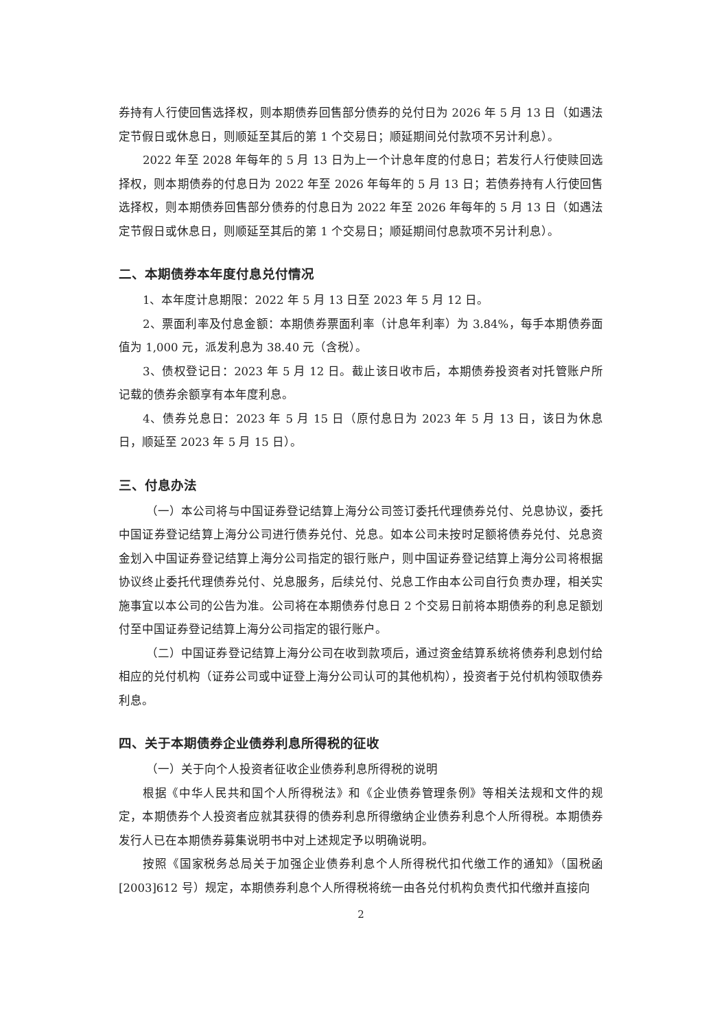券持有人行使回售选择权，则本期债券回售部分债券的兑付日为 2026 年 5 月 13 日（如遇法定节假日或休息日，则顺延至其后的第 1 个交易日；顺延期间兑付款项不另计利息）。
2022 年至 2028 年每年的 5 月 13 日为上一个计息年度的付息日；若发行人行使赎回选择权，则本期债券的付息日为 2022 年至 2026 年每年的 5 月 13 日；若债券持有人行使回售选择权，则本期债券回售部分债券的付息日为 2022 年至 2026 年每年的 5 月 13 日（如遇法定节假日或休息日，则顺延至其后的第 1 个交易日；顺延期间付息款项不另计利息）。
二、本期债券本年度付息兑付情况
1、本年度计息期限：2022 年 5 月 13 日至 2023 年 5 月 12 日。
2、票面利率及付息金额：本期债券票面利率（计息年利率）为 3.84%，每手本期债券面值为 1,000 元，派发利息为 38.40 元（含税）。
3、债权登记日：2023 年 5 月 12 日。截止该日收市后，本期债券投资者对托管账户所记载的债券余额享有本年度利息。
4、债券兑息日：2023 年 5 月 15 日（原付息日为 2023 年 5 月 13 日，该日为休息日，顺延至 2023 年 5 月 15 日）。
三、付息办法
（一）本公司将与中国证券登记结算上海分公司签订委托代理债券兑付、兑息协议，委托中国证券登记结算上海分公司进行债券兑付、兑息。如本公司未按时足额将债券兑付、兑息资金划入中国证券登记结算上海分公司指定的银行账户，则中国证券登记结算上海分公司将根据协议终止委托代理债券兑付、兑息服务，后续兑付、兑息工作由本公司自行负责办理，相关实施事宜以本公司的公告为准。公司将在本期债券付息日 2 个交易日前将本期债券的利息足额划付至中国证券登记结算上海分公司指定的银行账户。
（二）中国证券登记结算上海分公司在收到款项后，通过资金结算系统将债券利息划付给相应的兑付机构（证券公司或中证登上海分公司认可的其他机构），投资者于兑付机构领取债券利息。
四、关于本期债券企业债券利息所得税的征收
（一）关于向个人投资者征收企业债券利息所得税的说明
根据《中华人民共和国个人所得税法》和《企业债券管理条例》等相关法规和文件的规定，本期债券个人投资者应就其获得的债券利息所得缴纳企业债券利息个人所得税。本期债券发行人已在本期债券募集说明书中对上述规定予以明确说明。
按照《国家税务总局关于加强企业债券利息个人所得税代扣代缴工作的通知》（国税函[2003]612 号）规定，本期债券利息个人所得税将统一由各兑付机构负责代扣代缴并直接向
2